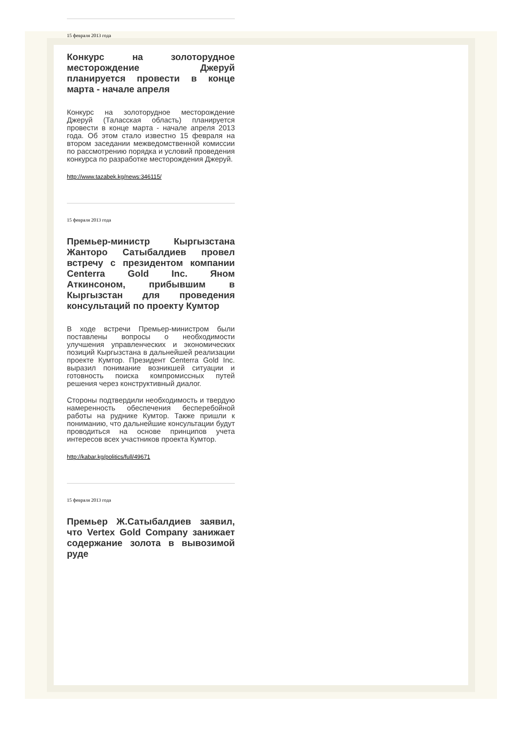15 февраля 2013 года
Конкурс на золоторудное месторождение Джеруй планируется провести в конце марта - начале апреля
Конкурс на золоторудное месторождение Джеруй (Таласская область) планируется провести в конце марта - начале апреля 2013 года. Об этом стало известно 15 февраля на втором заседании межведомственной комиссии по рассмотрению порядка и условий проведения конкурса по разработке месторождения Джеруй.
http://www.tazabek.kg/news:346115/
15 февраля 2013 года
Премьер-министр Кыргызстана Жанторо Сатыбалдиев провел встречу с президентом компании Centerra Gold Inc. Яном Аткинсоном, прибывшим в Кыргызстан для проведения консультаций по проекту Кумтор
В ходе встречи Премьер-министром были поставлены вопросы о необходимости улучшения управленческих и экономических позиций Кыргызстана в дальнейшей реализации проекте Кумтор. Президент Centerra Gold Inc. выразил понимание возникшей ситуации и готовность поиска компромиссных путей решения через конструктивный диалог.
Стороны подтвердили необходимость и твердую намеренность обеспечения бесперебойной работы на руднике Кумтор. Также пришли к пониманию, что дальнейшие консультации будут проводиться на основе принципов учета интересов всех участников проекта Кумтор.
http://kabar.kg/politics/full/49671
15 февраля 2013 года
Премьер Ж.Сатыбалдиев заявил, что Vertex Gold Company занижает содержание золота в вывозимой руде